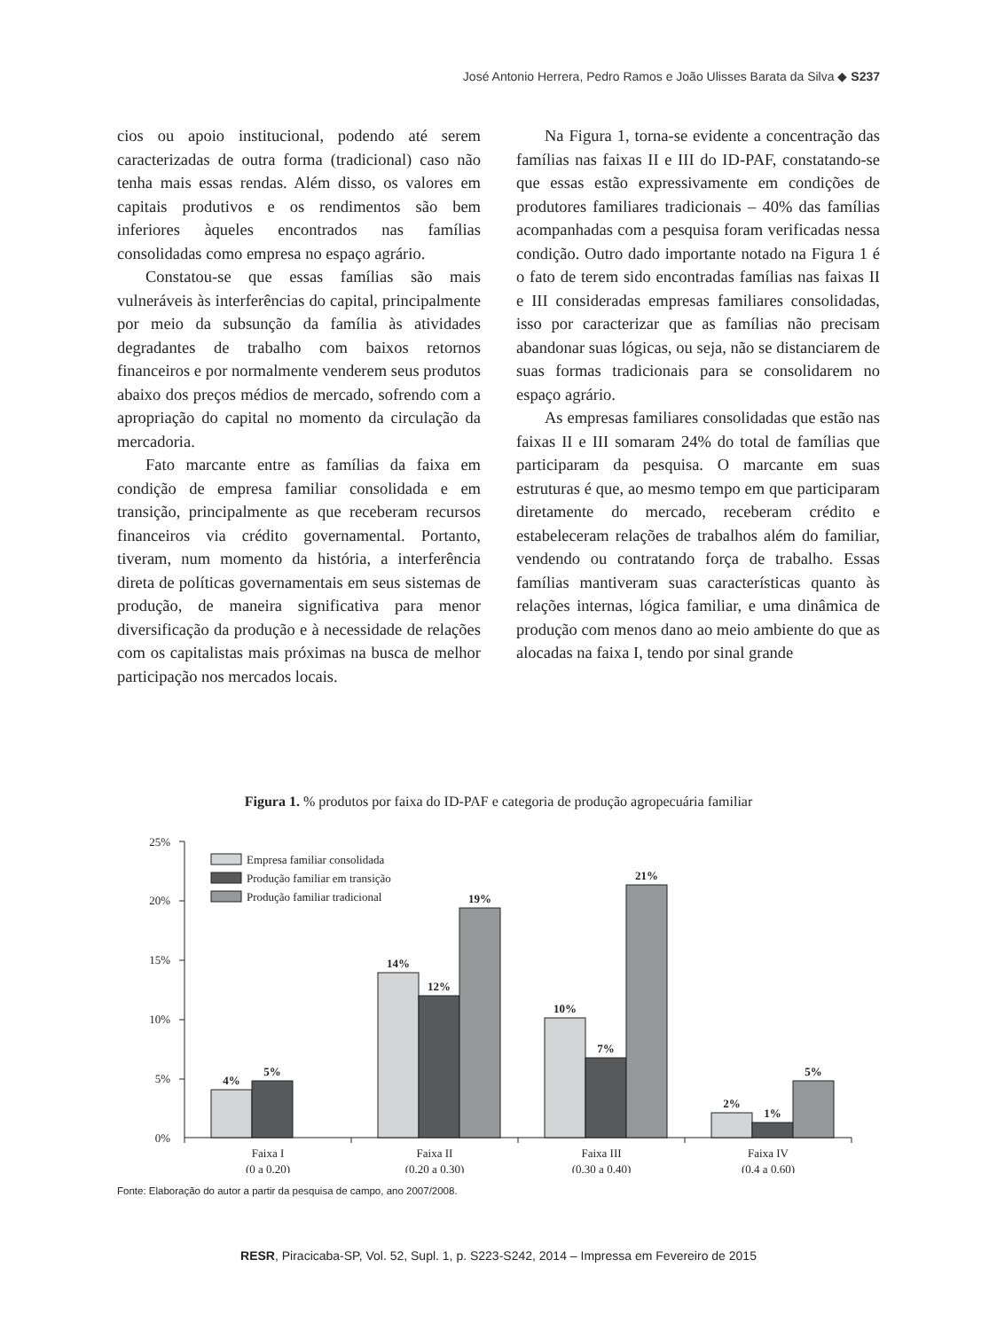José Antonio Herrera, Pedro Ramos e João Ulisses Barata da Silva ◆ S237
cios ou apoio institucional, podendo até serem caracterizadas de outra forma (tradicional) caso não tenha mais essas rendas. Além disso, os valores em capitais produtivos e os rendimentos são bem inferiores àqueles encontrados nas famílias consolidadas como empresa no espaço agrário.
Constatou-se que essas famílias são mais vulneráveis às interferências do capital, principalmente por meio da subsunção da família às atividades degradantes de trabalho com baixos retornos financeiros e por normalmente venderem seus produtos abaixo dos preços médios de mercado, sofrendo com a apropriação do capital no momento da circulação da mercadoria.
Fato marcante entre as famílias da faixa em condição de empresa familiar consolidada e em transição, principalmente as que receberam recursos financeiros via crédito governamental. Portanto, tiveram, num momento da história, a interferência direta de políticas governamentais em seus sistemas de produção, de maneira significativa para menor diversificação da produção e à necessidade de relações com os capitalistas mais próximas na busca de melhor participação nos mercados locais.
Na Figura 1, torna-se evidente a concentração das famílias nas faixas II e III do ID-PAF, constatando-se que essas estão expressivamente em condições de produtores familiares tradicionais – 40% das famílias acompanhadas com a pesquisa foram verificadas nessa condição. Outro dado importante notado na Figura 1 é o fato de terem sido encontradas famílias nas faixas II e III consideradas empresas familiares consolidadas, isso por caracterizar que as famílias não precisam abandonar suas lógicas, ou seja, não se distanciarem de suas formas tradicionais para se consolidarem no espaço agrário.
As empresas familiares consolidadas que estão nas faixas II e III somaram 24% do total de famílias que participaram da pesquisa. O marcante em suas estruturas é que, ao mesmo tempo em que participaram diretamente do mercado, receberam crédito e estabeleceram relações de trabalhos além do familiar, vendendo ou contratando força de trabalho. Essas famílias mantiveram suas características quanto às relações internas, lógica familiar, e uma dinâmica de produção com menos dano ao meio ambiente do que as alocadas na faixa I, tendo por sinal grande
Figura 1. % produtos por faixa do ID-PAF e categoria de produção agropecuária familiar
25%
20%
15%
10%
5%
0%
Empresa familiar consolidada
Produção familiar em transição
Produção familiar tradicional
4%
5%
14%
12%
19%
10%
7%
21%
2%
1%
5%
Faixa I
(0 a 0,20)
Faixa II
(0,20 a 0,30)
Faixa III
(0,30 a 0,40)
Faixa IV
(0,4 a 0,60)
Fonte: Elaboração do autor a partir da pesquisa de campo, ano 2007/2008.
RESR, Piracicaba-SP, Vol. 52, Supl. 1, p. S223-S242, 2014 – Impressa em Fevereiro de 2015